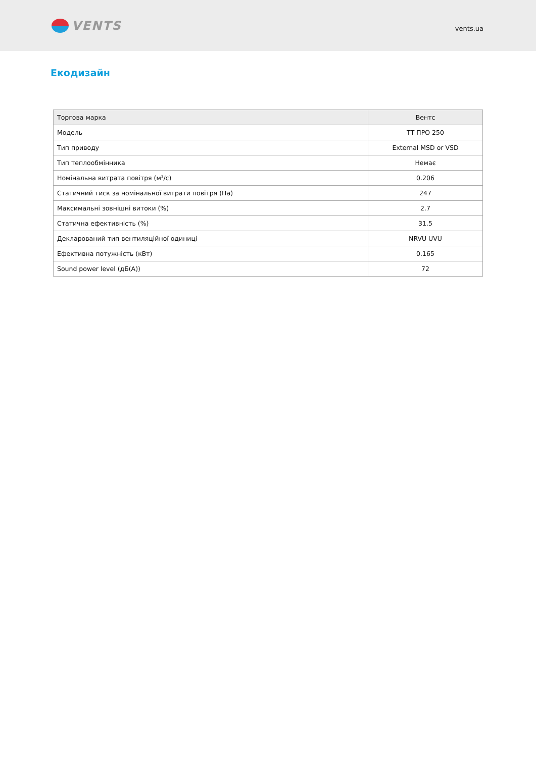VENTS
vents.ua
Екодизайн
| Торгова марка | Вентс |
| Модель | ТТ ПРО 250 |
| Тип приводу | External MSD or VSD |
| Тип теплообмінника | Немає |
| Номінальна витрата повітря (м<sup>3</sup>/с) | 0.206 |
| Статичний тиск за номінальної витрати повітря (Па) | 247 |
| Максимальні зовнішні витоки (%) | 2.7 |
| Статична ефективність (%) | 31.5 |
| Декларований тип вентиляційної одиниці | NRVU UVU |
| Ефективна потужність (кВт) | 0.165 |
| Sound power level (дБ(А)) | 72 |